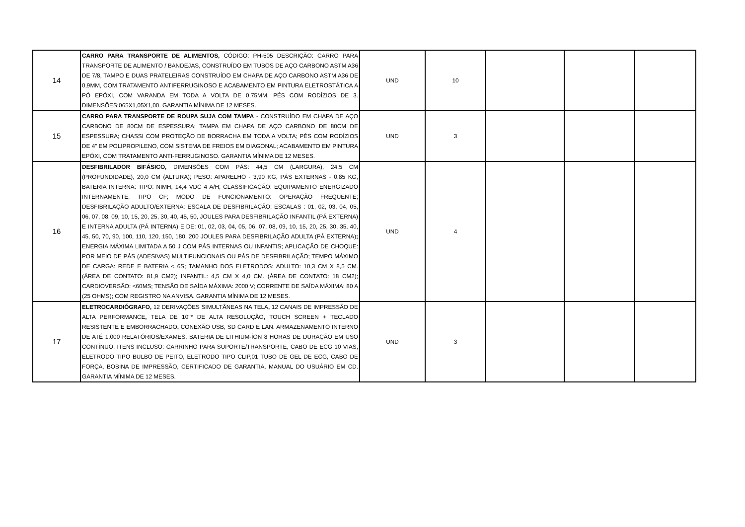| 14 | CARRO PARA TRANSPORTE DE ALIMENTOS, CÓDIGO: PH-505 DESCRIÇÃO: CARRO PARA TRANSPORTE DE ALIMENTO / BANDEJAS, CONSTRUÍDO EM TUBOS DE AÇO CARBONO ASTM A36 DE 7/8, TAMPO E DUAS PRATELEIRAS CONSTRUÍDO EM CHAPA DE AÇO CARBONO ASTM A36 DE 0,9MM, COM TRATAMENTO ANTIFERRUGINOSO E ACABAMENTO EM PINTURA ELETROSTÁTICA A PÓ EPÓXI, COM VARANDA EM TODA A VOLTA DE 0,75MM. PÉS COM RODÍZIOS DE 3. DIMENSÕES:065X1,05X1,00. GARANTIA MÍNIMA DE 12 MESES. | UND | 10 | | | |
| 15 | CARRO PARA TRANSPORTE DE ROUPA SUJA COM TAMPA - CONSTRUÍDO EM CHAPA DE AÇO CARBONO DE 80CM DE ESPESSURA; TAMPA EM CHAPA DE AÇO CARBONO DE 80CM DE ESPESSURA; CHASSI COM PROTEÇÃO DE BORRACHA EM TODA A VOLTA; PÉS COM RODÍZIOS DE 4” EM POLIPROPILENO, COM SISTEMA DE FREIOS EM DIAGONAL; ACABAMENTO EM PINTURA EPÓXI, COM TRATAMENTO ANTI-FERRUGINOSO. GARANTIA MÍNIMA DE 12 MESES. | UND | 3 | | | |
| 16 | DESFIBRILADOR BIFÁSICO, DIMENSÕES COM PÁS: 44,5 CM (LARGURA), 24,5 CM (PROFUNDIDADE), 20,0 CM (ALTURA); PESO: APARELHO - 3,90 KG, PÁS EXTERNAS - 0,85 KG, BATERIA INTERNA: TIPO: NIMH, 14,4 VDC 4 A/H; CLASSIFICAÇÃO: EQUIPAMENTO ENERGIZADO INTERNAMENTE, TIPO CF; MODO DE FUNCIONAMENTO: OPERAÇÃO FREQUENTE; DESFIBRILAÇÃO ADULTO/EXTERNA: ESCALA DE DESFIBRILAÇÃO: ESCALAS : 01, 02, 03, 04, 05, 06, 07, 08, 09, 10, 15, 20, 25, 30, 40, 45, 50, JOULES PARA DESFIBRILAÇÃO INFANTIL (PÁ EXTERNA) E INTERNA ADULTA (PÁ INTERNA) E DE: 01, 02, 03, 04, 05, 06, 07, 08, 09, 10, 15, 20, 25, 30, 35, 40, 45, 50, 70, 90, 100, 110, 120, 150, 180, 200 JOULES PARA DESFIBRILAÇÃO ADULTA (PÁ EXTERNA) ; ENERGIA MÁXIMA LIMITADA A 50 J COM PÁS INTERNAS OU INFANTIS; APLICAÇÃO DE CHOQUE: POR MEIO DE PÁS (ADESIVAS) MULTIFUNCIONAIS OU PÁS DE DESFIBRILAÇÃO; TEMPO MÁXIMO DE CARGA: REDE E BATERIA < 6S; TAMANHO DOS ELETRODOS: ADULTO: 10,3 CM X 8,5 CM. (ÁREA DE CONTATO: 81,9 CM2); INFANTIL: 4,5 CM X 4,0 CM. (ÁREA DE CONTATO: 18 CM2); CARDIOVERSÃO: <60MS; TENSÃO DE SAÍDA MÁXIMA: 2000 V; CORRENTE DE SAÍDA MÁXIMA: 80 A (25 OHMS); COM REGISTRO NA ANVISA. GARANTIA MÍNIMA DE 12 MESES. | UND | 4 | | | |
| 17 | ELETROCARDIÓGRAFO, 12 DERIVAÇÕES SIMULTÂNEAS NA TELA , 12 CANAIS DE IMPRESSÃO DE ALTA PERFORMANCE , TELA DE 10''* DE ALTA RESOLUÇÃO , TOUCH SCREEN + TECLADO RESISTENTE E EMBORRACHADO , CONEXÃO USB, SD CARD E LAN. ARMAZENAMENTO INTERNO DE ATÉ 1.000 RELATÓRIOS/EXAMES. BATERIA DE LITHIUM-ÍON 8 HORAS DE DURAÇÃO EM USO CONTÍNUO. ITENS INCLUSO: CARRINHO PARA SUPORTE/TRANSPORTE, CABO DE ECG 10 VIAS, ELETRODO TIPO BULBO DE PEITO, ELETRODO TIPO CLIP,01 TUBO DE GEL DE ECG, CABO DE FORÇA, BOBINA DE IMPRESSÃO, CERTIFICADO DE GARANTIA, MANUAL DO USUÁRIO EM CD. GARANTIA MÍNIMA DE 12 MESES. | UND | 3 | | | |